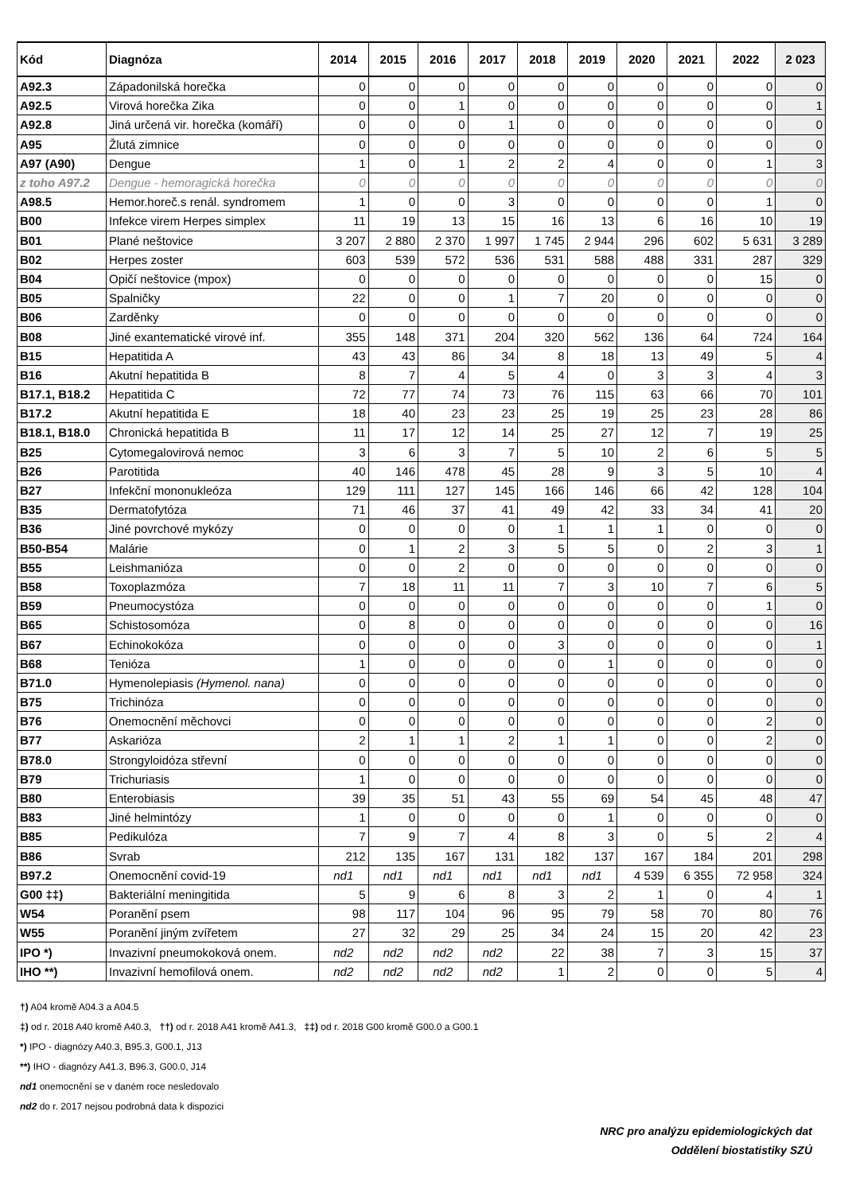| Kód | Diagnóza | 2014 | 2015 | 2016 | 2017 | 2018 | 2019 | 2020 | 2021 | 2022 | 2 023 |
| --- | --- | --- | --- | --- | --- | --- | --- | --- | --- | --- | --- |
| A92.3 | Západonilská horečka | 0 | 0 | 0 | 0 | 0 | 0 | 0 | 0 | 0 | 0 |
| A92.5 | Virová horečka Zika | 0 | 0 | 1 | 0 | 0 | 0 | 0 | 0 | 0 | 1 |
| A92.8 | Jiná určená vir. horečka (komáří) | 0 | 0 | 0 | 1 | 0 | 0 | 0 | 0 | 0 | 0 |
| A95 | Žlutá zimnice | 0 | 0 | 0 | 0 | 0 | 0 | 0 | 0 | 0 | 0 |
| A97 (A90) | Dengue | 1 | 0 | 1 | 2 | 2 | 4 | 0 | 0 | 1 | 3 |
| z toho A97.2 | Dengue - hemoragická horečka | 0 | 0 | 0 | 0 | 0 | 0 | 0 | 0 | 0 | 0 |
| A98.5 | Hemor.horeč.s renál. syndromem | 1 | 0 | 0 | 3 | 0 | 0 | 0 | 0 | 1 | 0 |
| B00 | Infekce virem Herpes simplex | 11 | 19 | 13 | 15 | 16 | 13 | 6 | 16 | 10 | 19 |
| B01 | Plané neštovice | 3 207 | 2 880 | 2 370 | 1 997 | 1 745 | 2 944 | 296 | 602 | 5 631 | 3 289 |
| B02 | Herpes zoster | 603 | 539 | 572 | 536 | 531 | 588 | 488 | 331 | 287 | 329 |
| B04 | Opičí neštovice (mpox) | 0 | 0 | 0 | 0 | 0 | 0 | 0 | 0 | 15 | 0 |
| B05 | Spalničky | 22 | 0 | 0 | 1 | 7 | 20 | 0 | 0 | 0 | 0 |
| B06 | Zarděnky | 0 | 0 | 0 | 0 | 0 | 0 | 0 | 0 | 0 | 0 |
| B08 | Jiné exantematické virové inf. | 355 | 148 | 371 | 204 | 320 | 562 | 136 | 64 | 724 | 164 |
| B15 | Hepatitida A | 43 | 43 | 86 | 34 | 8 | 18 | 13 | 49 | 5 | 4 |
| B16 | Akutní hepatitida B | 8 | 7 | 4 | 5 | 4 | 0 | 3 | 3 | 4 | 3 |
| B17.1, B18.2 | Hepatitida C | 72 | 77 | 74 | 73 | 76 | 115 | 63 | 66 | 70 | 101 |
| B17.2 | Akutní hepatitida E | 18 | 40 | 23 | 23 | 25 | 19 | 25 | 23 | 28 | 86 |
| B18.1, B18.0 | Chronická hepatitida B | 11 | 17 | 12 | 14 | 25 | 27 | 12 | 7 | 19 | 25 |
| B25 | Cytomegalovirová nemoc | 3 | 6 | 3 | 7 | 5 | 10 | 2 | 6 | 5 | 5 |
| B26 | Parotitida | 40 | 146 | 478 | 45 | 28 | 9 | 3 | 5 | 10 | 4 |
| B27 | Infekční mononukleóza | 129 | 111 | 127 | 145 | 166 | 146 | 66 | 42 | 128 | 104 |
| B35 | Dermatofytóza | 71 | 46 | 37 | 41 | 49 | 42 | 33 | 34 | 41 | 20 |
| B36 | Jiné povrchové mykózy | 0 | 0 | 0 | 0 | 1 | 1 | 1 | 0 | 0 | 0 |
| B50-B54 | Malárie | 0 | 1 | 2 | 3 | 5 | 5 | 0 | 2 | 3 | 1 |
| B55 | Leishmanióza | 0 | 0 | 2 | 0 | 0 | 0 | 0 | 0 | 0 | 0 |
| B58 | Toxoplazmóza | 7 | 18 | 11 | 11 | 7 | 3 | 10 | 7 | 6 | 5 |
| B59 | Pneumocystóza | 0 | 0 | 0 | 0 | 0 | 0 | 0 | 0 | 1 | 0 |
| B65 | Schistosomóza | 0 | 8 | 0 | 0 | 0 | 0 | 0 | 0 | 0 | 16 |
| B67 | Echinokokóza | 0 | 0 | 0 | 0 | 3 | 0 | 0 | 0 | 0 | 1 |
| B68 | Tenióza | 1 | 0 | 0 | 0 | 0 | 1 | 0 | 0 | 0 | 0 |
| B71.0 | Hymenolepiasis (Hymenol. nana) | 0 | 0 | 0 | 0 | 0 | 0 | 0 | 0 | 0 | 0 |
| B75 | Trichinóza | 0 | 0 | 0 | 0 | 0 | 0 | 0 | 0 | 0 | 0 |
| B76 | Onemocnění měchovci | 0 | 0 | 0 | 0 | 0 | 0 | 0 | 0 | 2 | 0 |
| B77 | Askarióza | 2 | 1 | 1 | 2 | 1 | 1 | 0 | 0 | 2 | 0 |
| B78.0 | Strongyloidóza střevní | 0 | 0 | 0 | 0 | 0 | 0 | 0 | 0 | 0 | 0 |
| B79 | Trichuriasis | 1 | 0 | 0 | 0 | 0 | 0 | 0 | 0 | 0 | 0 |
| B80 | Enterobiasis | 39 | 35 | 51 | 43 | 55 | 69 | 54 | 45 | 48 | 47 |
| B83 | Jiné helmintózy | 1 | 0 | 0 | 0 | 0 | 1 | 0 | 0 | 0 | 0 |
| B85 | Pedikulóza | 7 | 9 | 7 | 4 | 8 | 3 | 0 | 5 | 2 | 4 |
| B86 | Svrab | 212 | 135 | 167 | 131 | 182 | 137 | 167 | 184 | 201 | 298 |
| B97.2 | Onemocnění covid-19 | nd1 | nd1 | nd1 | nd1 | nd1 | nd1 | 4 539 | 6 355 | 72 958 | 324 |
| G00 ‡‡) | Bakteriální meningitida | 5 | 9 | 6 | 8 | 3 | 2 | 1 | 0 | 4 | 1 |
| W54 | Poranění psem | 98 | 117 | 104 | 96 | 95 | 79 | 58 | 70 | 80 | 76 |
| W55 | Poranění jiným zvířetem | 27 | 32 | 29 | 25 | 34 | 24 | 15 | 20 | 42 | 23 |
| IPO *) | Invazivní pneumokoková onem. | nd2 | nd2 | nd2 | nd2 | 22 | 38 | 7 | 3 | 15 | 37 |
| IHO **) | Invazivní hemofilová onem. | nd2 | nd2 | nd2 | nd2 | 1 | 2 | 0 | 0 | 5 | 4 |
†) A04 kromě A04.3 a A04.5
‡) od r. 2018 A40 kromě A40.3, ††) od r. 2018 A41 kromě A41.3, ‡‡) od r. 2018 G00 kromě G00.0 a G00.1
*) IPO - diagnózy A40.3, B95.3, G00.1, J13
**) IHO - diagnózy A41.3, B96.3, G00.0, J14
nd1 onemocnění se v daném roce nesledovalo
nd2 do r. 2017 nejsou podrobná data k dispozici
NRC pro analýzu epidemiologických dat
Oddělení biostatistiky SZÚ